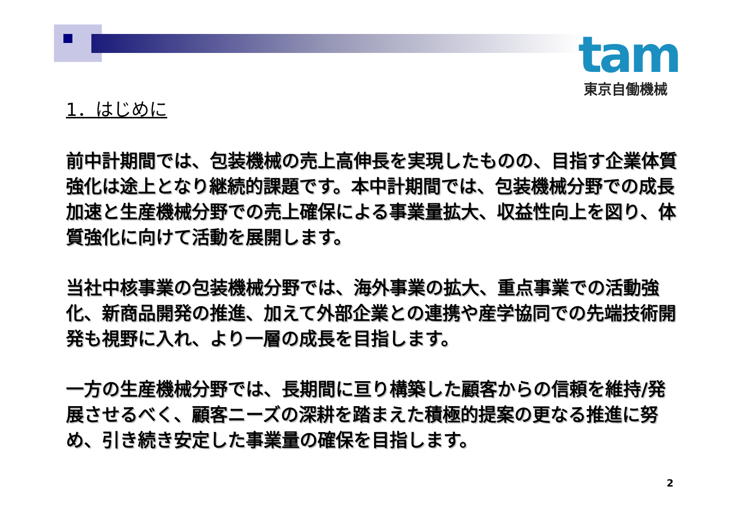tam
東京自働機械
1．はじめに
前中計期間では、包装機械の売上高伸長を実現したものの、目指す企業体質強化は途上となり継続的課題です。本中計期間では、包装機械分野での成長加速と生産機械分野での売上確保による事業量拡大、収益性向上を図り、体質強化に向けて活動を展開します。
当社中核事業の包装機械分野では、海外事業の拡大、重点事業での活動強化、新商品開発の推進、加えて外部企業との連携や産学協同での先端技術開発も視野に入れ、より一層の成長を目指します。
一方の生産機械分野では、長期間に亘り構築した顧客からの信頼を維持/発展させるべく、顧客ニーズの深耕を踏まえた積極的提案の更なる推進に努め、引き続き安定した事業量の確保を目指します。
2